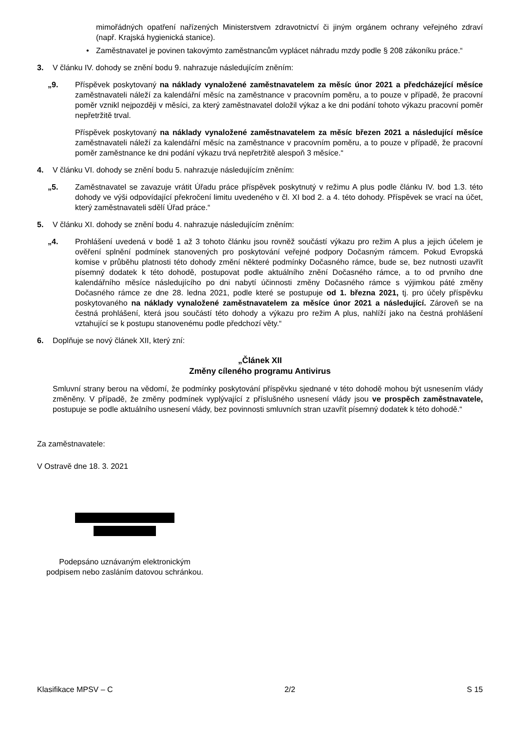mimořádných opatření nařízených Ministerstvem zdravotnictví či jiným orgánem ochrany veřejného zdraví (např. Krajská hygienická stanice).
• Zaměstnavatel je povinen takovýmto zaměstnancům vyplácet náhradu mzdy podle § 208 zákoníku práce.“
3. V článku IV. dohody se znění bodu 9. nahrazuje následujícím zněním:
„9. Příspěvek poskytovaný na náklady vynaložené zaměstnavatelem za měsíc únor 2021 a předcházející měsíce zaměstnavateli náleží za kalendářní měsíc na zaměstnance v pracovním poměru, a to pouze v případě, že pracovní poměr vznikl nejpozději v měsíci, za který zaměstnavatel doložil výkaz a ke dni podání tohoto výkazu pracovní poměr nepřetržitě trval.
Příspěvek poskytovaný na náklady vynaložené zaměstnavatelem za měsíc březen 2021 a následující měsíce zaměstnavateli náleží za kalendářní měsíc na zaměstnance v pracovním poměru, a to pouze v případě, že pracovní poměr zaměstnance ke dni podání výkazu trvá nepřetržitě alespoň 3 měsíce.“
4. V článku VI. dohody se znění bodu 5. nahrazuje následujícím zněním:
„5. Zaměstnavatel se zavazuje vrátit Úřadu práce příspěvek poskytnutý v režimu A plus podle článku IV. bod 1.3. této dohody ve výši odpovídající překročení limitu uvedeného v čl. XI bod 2. a 4. této dohody. Příspěvek se vrací na účet, který zaměstnavateli sdělí Úřad práce.“
5. V článku XI. dohody se znění bodu 4. nahrazuje následujícím zněním:
„4. Prohlášení uvedená v bodě 1 až 3 tohoto článku jsou rovněž součástí výkazu pro režim A plus a jejich účelem je ověření splnění podmínek stanovených pro poskytování veřejné podpory Dočasným rámcem. Pokud Evropská komise v průběhu platnosti této dohody změní některé podmínky Dočasného rámce, bude se, bez nutnosti uzavřít písemný dodatek k této dohodě, postupovat podle aktuálního znění Dočasného rámce, a to od prvního dne kalendářního měsíce následujícího po dni nabytí účinnosti změny Dočasného rámce s výjimkou páté změny Dočasného rámce ze dne 28. ledna 2021, podle které se postupuje od 1. března 2021, tj. pro účely příspěvku poskytovaného na náklady vynaložené zaměstnavatelem za měsíce únor 2021 a následující. Zároveň se na čestná prohlášení, která jsou součástí této dohody a výkazu pro režim A plus, nahlíží jako na čestná prohlášení vztahující se k postupu stanovenému podle předchozí věty.“
6. Doplňuje se nový článek XII, který zní:
„Článek XII
Změny cíleného programu Antivirus
Smluvní strany berou na vědomí, že podmínky poskytování příspěvku sjednané v této dohodě mohou být usnesením vlády změněny. V případě, že změny podmínek vyplývající z příslušného usnesení vlády jsou ve prospěch zaměstnavatele, postupuje se podle aktuálního usnesení vlády, bez povinnosti smluvních stran uzavřít písemný dodatek k této dohodě.“
Za zaměstnavatele:
V Ostravě dne 18. 3. 2021
Podepsáno uznávaným elektronickým
podpisem nebo zasláním datovou schránkou.
Klasifikace MPSV – C 2/2 S 15